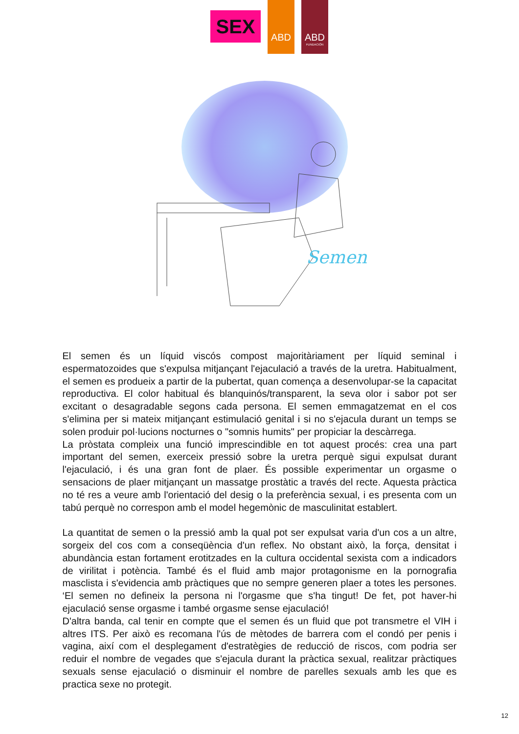SEX
ABD ABD
FUNDACIÓN
Semen
El semen és un líquid viscós compost majoritàriament per líquid seminal i espermatozoides que s'expulsa mitjançant l'ejaculació a través de la uretra. Habitualment, el semen es produeix a partir de la pubertat, quan comença a desenvolupar-se la capacitat reproductiva. El color habitual és blanquinós/transparent, la seva olor i sabor pot ser excitant o desagradable segons cada persona. El semen emmagatzemat en el cos s'elimina per si mateix mitjançant estimulació genital i si no s'ejacula durant un temps se solen produir pol·lucions nocturnes o "somnis humits" per propiciar la descàrrega.
La pròstata compleix una funció imprescindible en tot aquest procés: crea una part important del semen, exerceix pressió sobre la uretra perquè sigui expulsat durant l'ejaculació, i és una gran font de plaer. És possible experimentar un orgasme o sensacions de plaer mitjançant un massatge prostàtic a través del recte. Aquesta pràctica no té res a veure amb l'orientació del desig o la preferència sexual, i es presenta com un tabú perquè no correspon amb el model hegemònic de masculinitat establert.
La quantitat de semen o la pressió amb la qual pot ser expulsat varia d'un cos a un altre, sorgeix del cos com a conseqüència d'un reflex. No obstant això, la força, densitat i abundància estan fortament erotitzades en la cultura occidental sexista com a indicadors de virilitat i potència. També és el fluid amb major protagonisme en la pornografia masclista i s'evidencia amb pràctiques que no sempre generen plaer a totes les persones. ‘El semen no defineix la persona ni l'orgasme que s'ha tingut! De fet, pot haver-hi ejaculació sense orgasme i també orgasme sense ejaculació!
D'altra banda, cal tenir en compte que el semen és un fluid que pot transmetre el VIH i altres ITS. Per això es recomana l'ús de mètodes de barrera com el condó per penis i vagina, així com el desplegament d'estratègies de reducció de riscos, com podria ser reduir el nombre de vegades que s'ejacula durant la pràctica sexual, realitzar pràctiques sexuals sense ejaculació o disminuir el nombre de parelles sexuals amb les que es practica sexe no protegit.
12